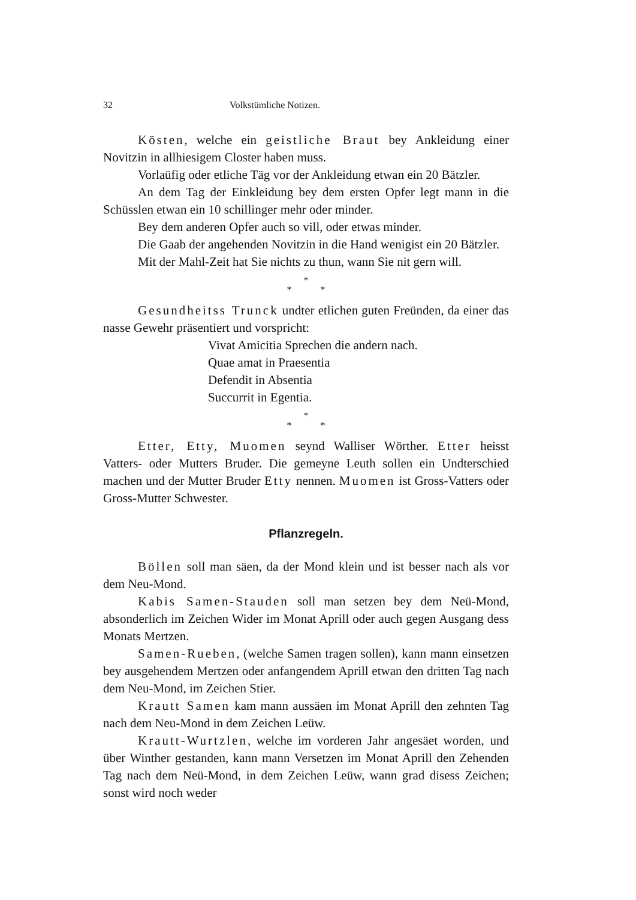32 Volkstümliche Notizen.
Kösten, welche ein geistliche Braut bey Ankleidung einer Novitzin in allhiesigem Closter haben muss.
Vorlaüfig oder etliche Täg vor der Ankleidung etwan ein 20 Bätzler.
An dem Tag der Einkleidung bey dem ersten Opfer legt mann in die Schüsslen etwan ein 10 schillinger mehr oder minder.
Bey dem anderen Opfer auch so vill, oder etwas minder.
Die Gaab der angehenden Novitzin in die Hand wenigist ein 20 Bätzler.
Mit der Mahl-Zeit hat Sie nichts zu thun, wann Sie nit gern will.
*
* *
Gesundheitss Trunck undter etlichen guten Freünden, da einer das nasse Gewehr präsentiert und vorspricht:
Vivat Amicitia Sprechen die andern nach.
Quae amat in Praesentia
Defendit in Absentia
Succurrit in Egentia.
*
* *
Etter, Etty, Muomen seynd Walliser Wörther. Etter heisst Vatters- oder Mutters Bruder. Die gemeyne Leuth sollen ein Undterschied machen und der Mutter Bruder Etty nennen. Muomen ist Gross-Vatters oder Gross-Mutter Schwester.
Pflanzregeln.
Böllen soll man säen, da der Mond klein und ist besser nach als vor dem Neu-Mond.
Kabis Samen-Stauden soll man setzen bey dem Neü-Mond, absonderlich im Zeichen Wider im Monat Aprill oder auch gegen Ausgang dess Monats Mertzen.
Samen-Rueben, (welche Samen tragen sollen), kann mann einsetzen bey ausgehendem Mertzen oder anfangendem Aprill etwan den dritten Tag nach dem Neu-Mond, im Zeichen Stier.
Krautt Samen kam mann aussäen im Monat Aprill den zehnten Tag nach dem Neu-Mond in dem Zeichen Leüw.
Krautt-Wurtzlen, welche im vorderen Jahr angesäet worden, und über Winther gestanden, kann mann Versetzen im Monat Aprill den Zehenden Tag nach dem Neü-Mond, in dem Zeichen Leüw, wann grad disess Zeichen; sonst wird noch weder